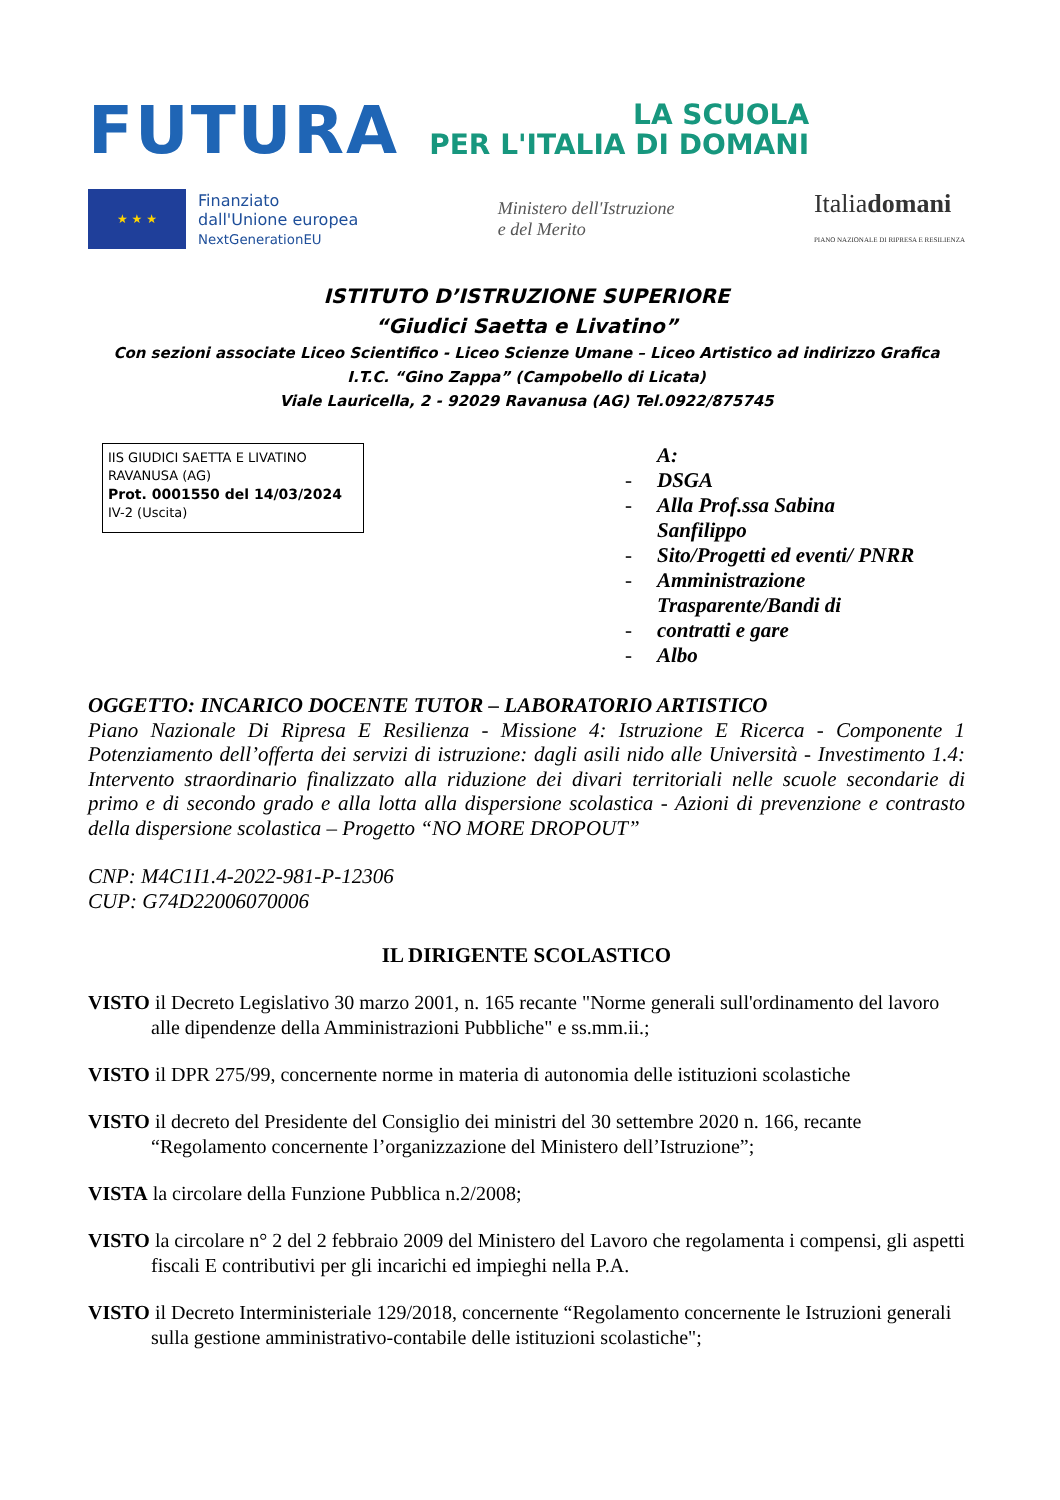FUTURA
LA SCUOLA
PER L'ITALIA DI DOMANI
★ ★ ★
Finanziato
dall'Unione europea
NextGenerationEU
Ministero dell'Istruzione
e del Merito
Italiadomani
PIANO NAZIONALE DI RIPRESA E RESILIENZA
ISTITUTO D’ISTRUZIONE SUPERIORE
“Giudici Saetta e Livatino”
Con sezioni associate Liceo Scientifico - Liceo Scienze Umane – Liceo Artistico ad indirizzo Grafica
I.T.C. “Gino Zappa” (Campobello di Licata)
Viale Lauricella, 2 - 92029 Ravanusa (AG) Tel.0922/875745
IIS GIUDICI SAETTA E LIVATINO
RAVANUSA (AG)
Prot. 0001550 del 14/03/2024
IV-2 (Uscita)
A:
- DSGA
- Alla Prof.ssa Sabina
Sanfilippo
- Sito/Progetti ed eventi/ PNRR
- Amministrazione
Trasparente/Bandi di
- contratti e gare
- Albo
OGGETTO: INCARICO DOCENTE TUTOR – LABORATORIO ARTISTICO
Piano Nazionale Di Ripresa E Resilienza - Missione 4: Istruzione E Ricerca - Componente 1 Potenziamento dell’offerta dei servizi di istruzione: dagli asili nido alle Università - Investimento 1.4: Intervento straordinario finalizzato alla riduzione dei divari territoriali nelle scuole secondarie di primo e di secondo grado e alla lotta alla dispersione scolastica - Azioni di prevenzione e contrasto della dispersione scolastica – Progetto “NO MORE DROPOUT”
CNP: M4C1I1.4-2022-981-P-12306
CUP: G74D22006070006
IL DIRIGENTE SCOLASTICO
VISTO il Decreto Legislativo 30 marzo 2001, n. 165 recante "Norme generali sull'ordinamento del lavoro alle dipendenze della Amministrazioni Pubbliche" e ss.mm.ii.;
VISTO il DPR 275/99, concernente norme in materia di autonomia delle istituzioni scolastiche
VISTO il decreto del Presidente del Consiglio dei ministri del 30 settembre 2020 n. 166, recante “Regolamento concernente l’organizzazione del Ministero dell’Istruzione”;
VISTA la circolare della Funzione Pubblica n.2/2008;
VISTO la circolare n° 2 del 2 febbraio 2009 del Ministero del Lavoro che regolamenta i compensi, gli aspetti fiscali E contributivi per gli incarichi ed impieghi nella P.A.
VISTO il Decreto Interministeriale 129/2018, concernente “Regolamento concernente le Istruzioni generali sulla gestione amministrativo-contabile delle istituzioni scolastiche";